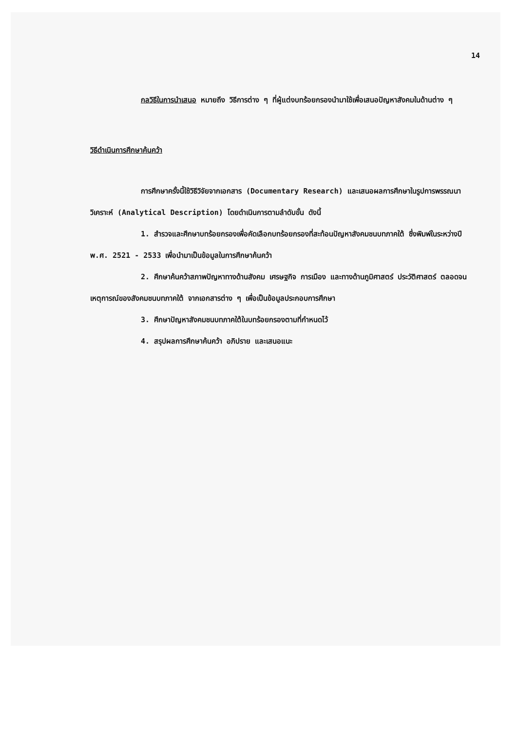14
กลวิธีในการนำเสนอ หมายถึง วิธีการต่าง ๆ ที่ผู้แต่งบทร้อยกรองนำมาใช้เพื่อเสนอปัญหาสังคมในด้านต่าง ๆ
วิธีดำเนินการศึกษาค้นคว้า
การศึกษาครั้งนี้ใช้วิธีวิจัยจากเอกสาร (Documentary Research) และเสนอผลการศึกษาในรูปการพรรณนาวิเคราะห์ (Analytical Description) โดยดำเนินการตามลำดับขั้น ดังนี้
1. สำรวจและศึกษาบทร้อยกรองเพื่อคัดเลือกบทร้อยกรองที่สะท้อนปัญหาสังคมชนบทภาคใต้ ซึ่งพิมพ์ในระหว่างปี พ.ศ. 2521 - 2533 เพื่อนำมาเป็นข้อมูลในการศึกษาค้นคว้า
2. ศึกษาค้นคว้าสภาพปัญหาทางด้านสังคม เศรษฐกิจ การเมือง และทางด้านภูมิศาสตร์ ประวัติศาสตร์ ตลอดจนเหตุการณ์ของสังคมชนบทภาคใต้ จากเอกสารต่าง ๆ เพื่อเป็นข้อมูลประกอบการศึกษา
3. ศึกษาปัญหาสังคมชนบทภาคใต้ในบทร้อยกรองตามที่กำหนดไว้
4. สรุปผลการศึกษาค้นคว้า อภิปราย และเสนอแนะ